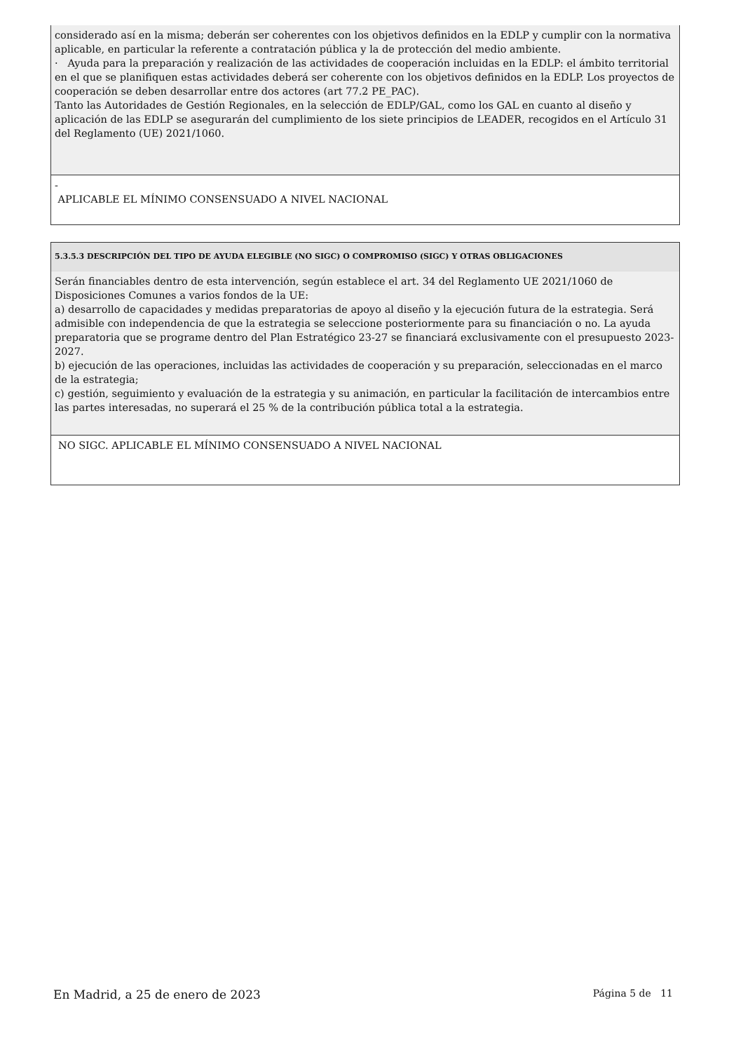considerado así en la misma; deberán ser coherentes con los objetivos definidos en la EDLP y cumplir con la normativa aplicable, en particular la referente a contratación pública y la de protección del medio ambiente.
· Ayuda para la preparación y realización de las actividades de cooperación incluidas en la EDLP: el ámbito territorial en el que se planifiquen estas actividades deberá ser coherente con los objetivos definidos en la EDLP. Los proyectos de cooperación se deben desarrollar entre dos actores (art 77.2 PE_PAC).
Tanto las Autoridades de Gestión Regionales, en la selección de EDLP/GAL, como los GAL en cuanto al diseño y aplicación de las EDLP se asegurarán del cumplimiento de los siete principios de LEADER, recogidos en el Artículo 31 del Reglamento (UE) 2021/1060.
-
APLICABLE EL MÍNIMO CONSENSUADO A NIVEL NACIONAL
5.3.5.3 DESCRIPCIÓN DEL TIPO DE AYUDA ELEGIBLE (NO SIGC) O COMPROMISO (SIGC) Y OTRAS OBLIGACIONES
Serán financiables dentro de esta intervención, según establece el art. 34 del Reglamento UE 2021/1060 de Disposiciones Comunes a varios fondos de la UE:
a) desarrollo de capacidades y medidas preparatorias de apoyo al diseño y la ejecución futura de la estrategia. Será admisible con independencia de que la estrategia se seleccione posteriormente para su financiación o no. La ayuda preparatoria que se programe dentro del Plan Estratégico 23-27 se financiará exclusivamente con el presupuesto 2023-2027.
b) ejecución de las operaciones, incluidas las actividades de cooperación y su preparación, seleccionadas en el marco de la estrategia;
c) gestión, seguimiento y evaluación de la estrategia y su animación, en particular la facilitación de intercambios entre las partes interesadas, no superará el 25 % de la contribución pública total a la estrategia.
NO SIGC. APLICABLE EL MÍNIMO CONSENSUADO A NIVEL NACIONAL
En Madrid, a 25 de enero de 2023 Página 5 de 11